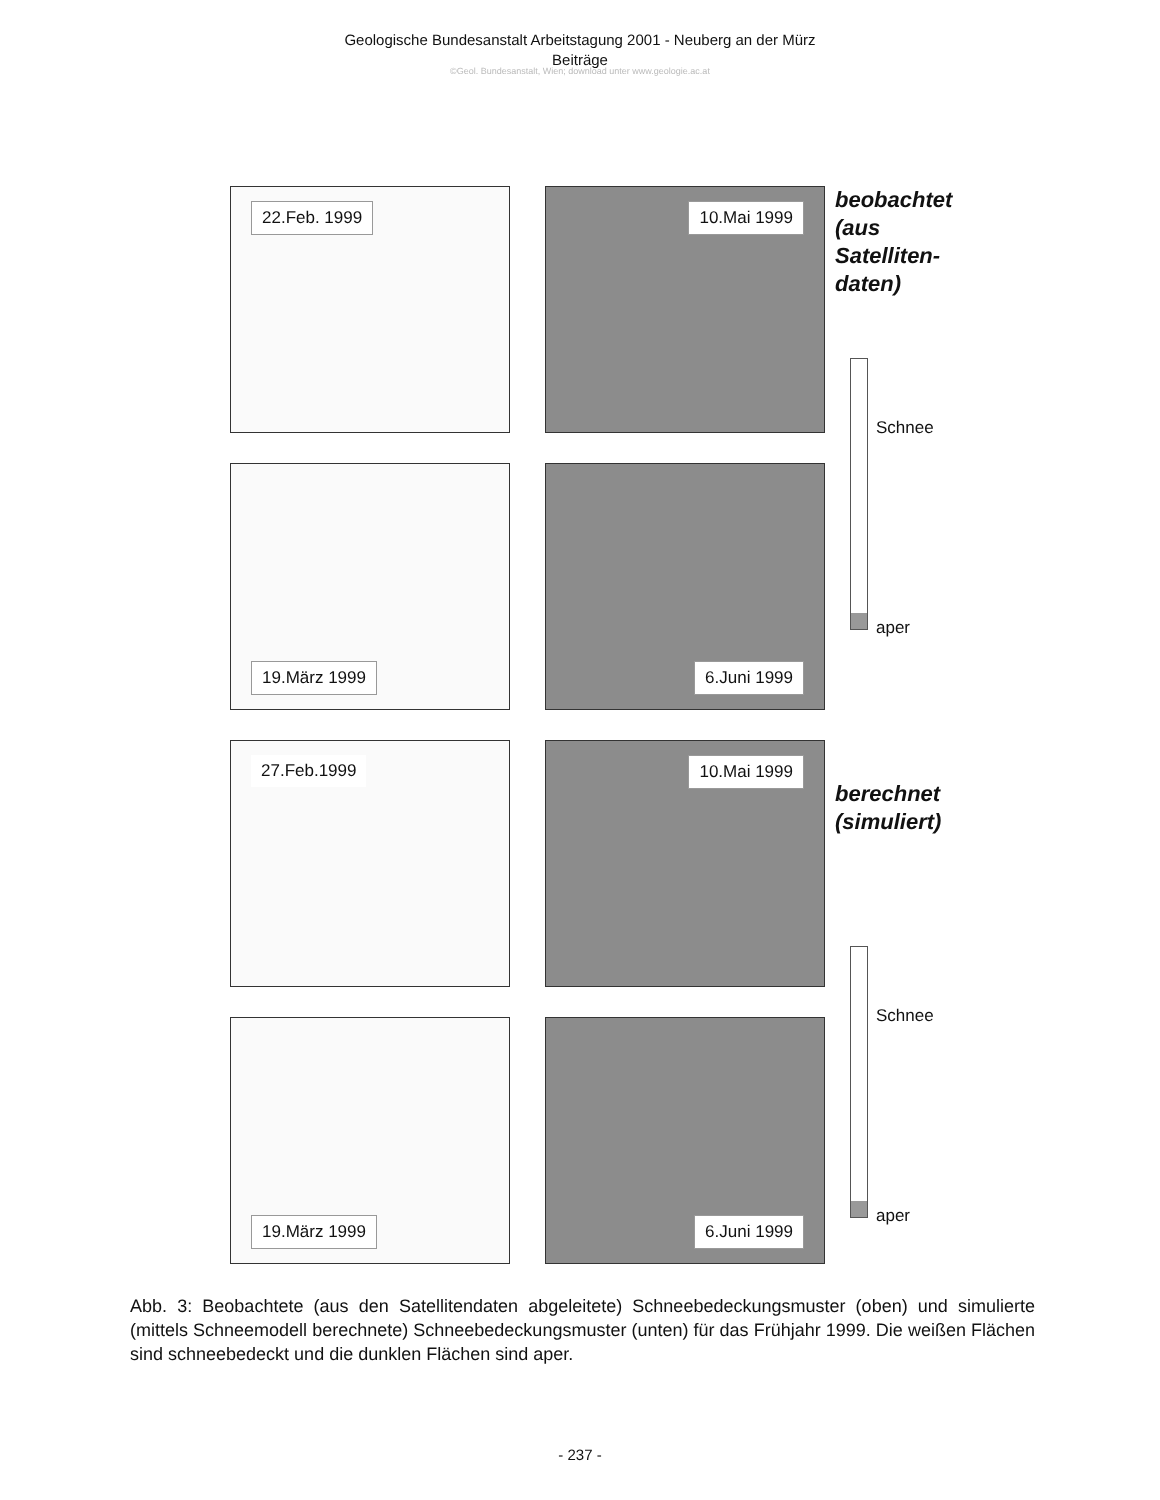Geologische Bundesanstalt Arbeitstagung 2001 - Neuberg an der Mürz
Beiträge
©Geol. Bundesanstalt, Wien; download unter www.geologie.ac.at
22.Feb. 1999
10.Mai 1999
19.März 1999
6.Juni 1999
beobachtet (aus Satelliten-daten)
Schnee
aper
27.Feb.1999
10.Mai 1999
19.März 1999
6.Juni 1999
berechnet (simuliert)
Schnee
aper
Abb. 3: Beobachtete (aus den Satellitendaten abgeleitete) Schneebedeckungsmuster (oben) und simulierte (mittels Schneemodell berechnete) Schneebedeckungsmuster (unten) für das Frühjahr 1999. Die weißen Flächen sind schneebedeckt und die dunklen Flächen sind aper.
- 237 -